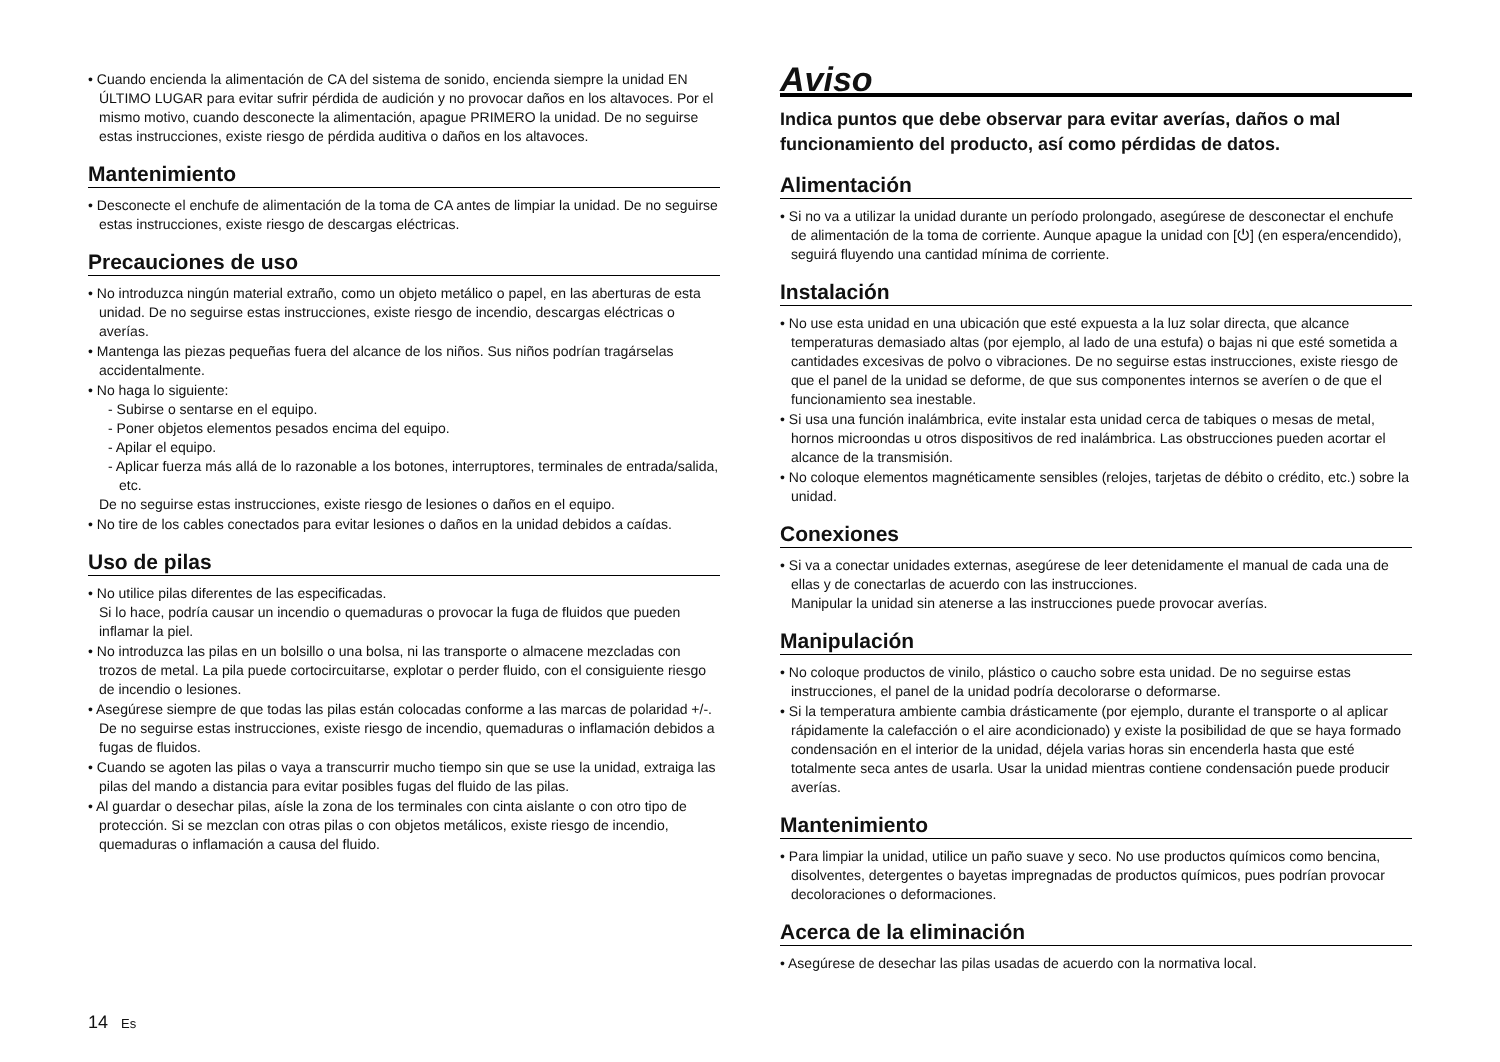• Cuando encienda la alimentación de CA del sistema de sonido, encienda siempre la unidad EN ÚLTIMO LUGAR para evitar sufrir pérdida de audición y no provocar daños en los altavoces. Por el mismo motivo, cuando desconecte la alimentación, apague PRIMERO la unidad. De no seguirse estas instrucciones, existe riesgo de pérdida auditiva o daños en los altavoces.
Mantenimiento
• Desconecte el enchufe de alimentación de la toma de CA antes de limpiar la unidad. De no seguirse estas instrucciones, existe riesgo de descargas eléctricas.
Precauciones de uso
• No introduzca ningún material extraño, como un objeto metálico o papel, en las aberturas de esta unidad. De no seguirse estas instrucciones, existe riesgo de incendio, descargas eléctricas o averías.
• Mantenga las piezas pequeñas fuera del alcance de los niños. Sus niños podrían tragárselas accidentalmente.
• No haga lo siguiente:
- Subirse o sentarse en el equipo.
- Poner objetos elementos pesados encima del equipo.
- Apilar el equipo.
- Aplicar fuerza más allá de lo razonable a los botones, interruptores, terminales de entrada/salida, etc.
De no seguirse estas instrucciones, existe riesgo de lesiones o daños en el equipo.
• No tire de los cables conectados para evitar lesiones o daños en la unidad debidos a caídas.
Uso de pilas
• No utilice pilas diferentes de las especificadas.
Si lo hace, podría causar un incendio o quemaduras o provocar la fuga de fluidos que pueden inflamar la piel.
• No introduzca las pilas en un bolsillo o una bolsa, ni las transporte o almacene mezcladas con trozos de metal. La pila puede cortocircuitarse, explotar o perder fluido, con el consiguiente riesgo de incendio o lesiones.
• Asegúrese siempre de que todas las pilas están colocadas conforme a las marcas de polaridad +/-. De no seguirse estas instrucciones, existe riesgo de incendio, quemaduras o inflamación debidos a fugas de fluidos.
• Cuando se agoten las pilas o vaya a transcurrir mucho tiempo sin que se use la unidad, extraiga las pilas del mando a distancia para evitar posibles fugas del fluido de las pilas.
• Al guardar o desechar pilas, aísle la zona de los terminales con cinta aislante o con otro tipo de protección. Si se mezclan con otras pilas o con objetos metálicos, existe riesgo de incendio, quemaduras o inflamación a causa del fluido.
Aviso
Indica puntos que debe observar para evitar averías, daños o mal funcionamiento del producto, así como pérdidas de datos.
Alimentación
• Si no va a utilizar la unidad durante un período prolongado, asegúrese de desconectar el enchufe de alimentación de la toma de corriente. Aunque apague la unidad con [⏻] (en espera/encendido), seguirá fluyendo una cantidad mínima de corriente.
Instalación
• No use esta unidad en una ubicación que esté expuesta a la luz solar directa, que alcance temperaturas demasiado altas (por ejemplo, al lado de una estufa) o bajas ni que esté sometida a cantidades excesivas de polvo o vibraciones. De no seguirse estas instrucciones, existe riesgo de que el panel de la unidad se deforme, de que sus componentes internos se averíen o de que el funcionamiento sea inestable.
• Si usa una función inalámbrica, evite instalar esta unidad cerca de tabiques o mesas de metal, hornos microondas u otros dispositivos de red inalámbrica. Las obstrucciones pueden acortar el alcance de la transmisión.
• No coloque elementos magnéticamente sensibles (relojes, tarjetas de débito o crédito, etc.) sobre la unidad.
Conexiones
• Si va a conectar unidades externas, asegúrese de leer detenidamente el manual de cada una de ellas y de conectarlas de acuerdo con las instrucciones.
Manipular la unidad sin atenerse a las instrucciones puede provocar averías.
Manipulación
• No coloque productos de vinilo, plástico o caucho sobre esta unidad. De no seguirse estas instrucciones, el panel de la unidad podría decolorarse o deformarse.
• Si la temperatura ambiente cambia drásticamente (por ejemplo, durante el transporte o al aplicar rápidamente la calefacción o el aire acondicionado) y existe la posibilidad de que se haya formado condensación en el interior de la unidad, déjela varias horas sin encenderla hasta que esté totalmente seca antes de usarla. Usar la unidad mientras contiene condensación puede producir averías.
Mantenimiento
• Para limpiar la unidad, utilice un paño suave y seco. No use productos químicos como bencina, disolventes, detergentes o bayetas impregnadas de productos químicos, pues podrían provocar decoloraciones o deformaciones.
Acerca de la eliminación
• Asegúrese de desechar las pilas usadas de acuerdo con la normativa local.
14 Es